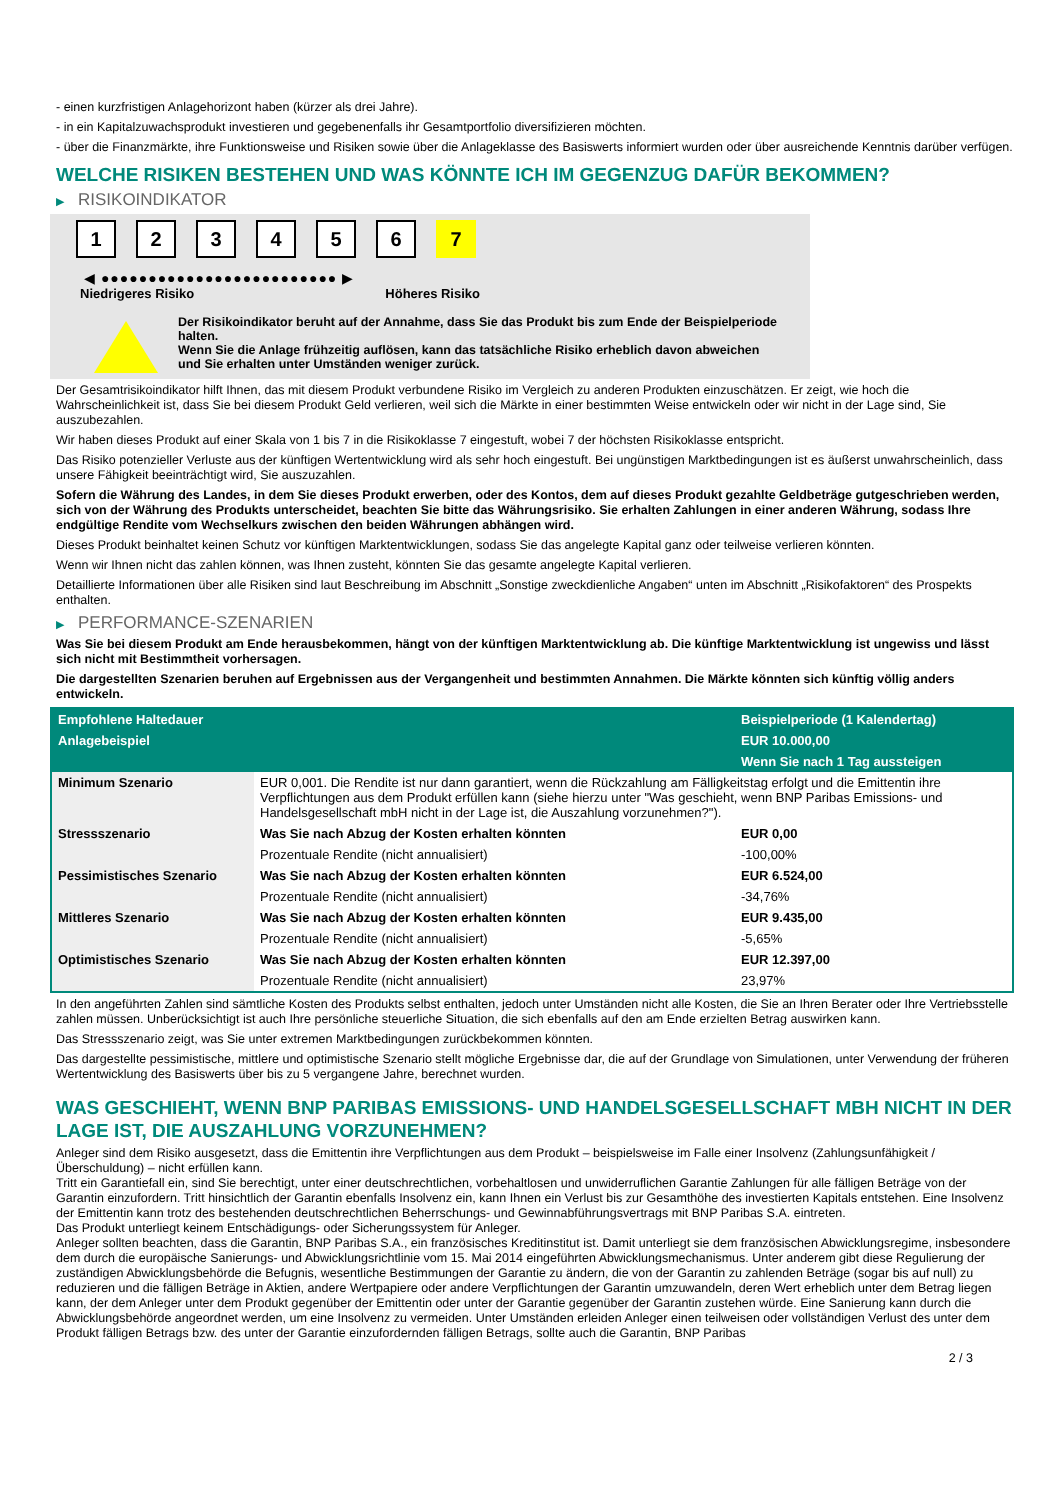- einen kurzfristigen Anlagehorizont haben (kürzer als drei Jahre).
- in ein Kapitalzuwachsprodukt investieren und gegebenenfalls ihr Gesamtportfolio diversifizieren möchten.
- über die Finanzmärkte, ihre Funktionsweise und Risiken sowie über die Anlageklasse des Basiswerts informiert wurden oder über ausreichende Kenntnis darüber verfügen.
WELCHE RISIKEN BESTEHEN UND WAS KÖNNTE ICH IM GEGENZUG DAFÜR BEKOMMEN?
▶ RISIKOINDIKATOR
1 2 3 4 5 6 7
◀ ●●●●●●●●●●●●●●●●●●●●●●●●● ▶
Niedrigeres Risiko Höheres Risiko
Der Risikoindikator beruht auf der Annahme, dass Sie das Produkt bis zum Ende der Beispielperiode halten.
Wenn Sie die Anlage frühzeitig auflösen, kann das tatsächliche Risiko erheblich davon abweichen und Sie erhalten unter Umständen weniger zurück.
Der Gesamtrisikoindikator hilft Ihnen, das mit diesem Produkt verbundene Risiko im Vergleich zu anderen Produkten einzuschätzen. Er zeigt, wie hoch die Wahrscheinlichkeit ist, dass Sie bei diesem Produkt Geld verlieren, weil sich die Märkte in einer bestimmten Weise entwickeln oder wir nicht in der Lage sind, Sie auszubezahlen.
Wir haben dieses Produkt auf einer Skala von 1 bis 7 in die Risikoklasse 7 eingestuft, wobei 7 der höchsten Risikoklasse entspricht.
Das Risiko potenzieller Verluste aus der künftigen Wertentwicklung wird als sehr hoch eingestuft. Bei ungünstigen Marktbedingungen ist es äußerst unwahrscheinlich, dass unsere Fähigkeit beeinträchtigt wird, Sie auszuzahlen.
Sofern die Währung des Landes, in dem Sie dieses Produkt erwerben, oder des Kontos, dem auf dieses Produkt gezahlte Geldbeträge gutgeschrieben werden, sich von der Währung des Produkts unterscheidet, beachten Sie bitte das Währungsrisiko. Sie erhalten Zahlungen in einer anderen Währung, sodass Ihre endgültige Rendite vom Wechselkurs zwischen den beiden Währungen abhängen wird.
Dieses Produkt beinhaltet keinen Schutz vor künftigen Marktentwicklungen, sodass Sie das angelegte Kapital ganz oder teilweise verlieren könnten.
Wenn wir Ihnen nicht das zahlen können, was Ihnen zusteht, könnten Sie das gesamte angelegte Kapital verlieren.
Detaillierte Informationen über alle Risiken sind laut Beschreibung im Abschnitt „Sonstige zweckdienliche Angaben“ unten im Abschnitt „Risikofaktoren“ des Prospekts enthalten.
▶ PERFORMANCE-SZENARIEN
Was Sie bei diesem Produkt am Ende herausbekommen, hängt von der künftigen Marktentwicklung ab. Die künftige Marktentwicklung ist ungewiss und lässt sich nicht mit Bestimmtheit vorhersagen.
Die dargestellten Szenarien beruhen auf Ergebnissen aus der Vergangenheit und bestimmten Annahmen. Die Märkte könnten sich künftig völlig anders entwickeln.
| Empfohlene Haltedauer | | Beispielperiode (1 Kalendertag) |
| --- | --- | --- |
| Anlagebeispiel | | EUR 10.000,00 |
| | | Wenn Sie nach 1 Tag aussteigen |
| Minimum Szenario | EUR 0,001. Die Rendite ist nur dann garantiert, wenn die Rückzahlung am Fälligkeitstag erfolgt und die Emittentin ihre Verpflichtungen aus dem Produkt erfüllen kann (siehe hierzu unter "Was geschieht, wenn BNP Paribas Emissions- und Handelsgesellschaft mbH nicht in der Lage ist, die Auszahlung vorzunehmen?"). | |
| Stressszenario | Was Sie nach Abzug der Kosten erhalten könnten | EUR 0,00 |
| | Prozentuale Rendite (nicht annualisiert) | -100,00% |
| Pessimistisches Szenario | Was Sie nach Abzug der Kosten erhalten könnten | EUR 6.524,00 |
| | Prozentuale Rendite (nicht annualisiert) | -34,76% |
| Mittleres Szenario | Was Sie nach Abzug der Kosten erhalten könnten | EUR 9.435,00 |
| | Prozentuale Rendite (nicht annualisiert) | -5,65% |
| Optimistisches Szenario | Was Sie nach Abzug der Kosten erhalten könnten | EUR 12.397,00 |
| | Prozentuale Rendite (nicht annualisiert) | 23,97% |
In den angeführten Zahlen sind sämtliche Kosten des Produkts selbst enthalten, jedoch unter Umständen nicht alle Kosten, die Sie an Ihren Berater oder Ihre Vertriebsstelle zahlen müssen. Unberücksichtigt ist auch Ihre persönliche steuerliche Situation, die sich ebenfalls auf den am Ende erzielten Betrag auswirken kann.
Das Stressszenario zeigt, was Sie unter extremen Marktbedingungen zurückbekommen könnten.
Das dargestellte pessimistische, mittlere und optimistische Szenario stellt mögliche Ergebnisse dar, die auf der Grundlage von Simulationen, unter Verwendung der früheren Wertentwicklung des Basiswerts über bis zu 5 vergangene Jahre, berechnet wurden.
WAS GESCHIEHT, WENN BNP PARIBAS EMISSIONS- UND HANDELSGESELLSCHAFT MBH NICHT IN DER LAGE IST, DIE AUSZAHLUNG VORZUNEHMEN?
Anleger sind dem Risiko ausgesetzt, dass die Emittentin ihre Verpflichtungen aus dem Produkt – beispielsweise im Falle einer Insolvenz (Zahlungsunfähigkeit / Überschuldung) – nicht erfüllen kann.
Tritt ein Garantiefall ein, sind Sie berechtigt, unter einer deutschrechtlichen, vorbehaltlosen und unwiderruflichen Garantie Zahlungen für alle fälligen Beträge von der Garantin einzufordern. Tritt hinsichtlich der Garantin ebenfalls Insolvenz ein, kann Ihnen ein Verlust bis zur Gesamthöhe des investierten Kapitals entstehen. Eine Insolvenz der Emittentin kann trotz des bestehenden deutschrechtlichen Beherrschungs- und Gewinnabführungsvertrags mit BNP Paribas S.A. eintreten.
Das Produkt unterliegt keinem Entschädigungs- oder Sicherungssystem für Anleger.
Anleger sollten beachten, dass die Garantin, BNP Paribas S.A., ein französisches Kreditinstitut ist. Damit unterliegt sie dem französischen Abwicklungsregime, insbesondere dem durch die europäische Sanierungs- und Abwicklungsrichtlinie vom 15. Mai 2014 eingeführten Abwicklungsmechanismus. Unter anderem gibt diese Regulierung der zuständigen Abwicklungsbehörde die Befugnis, wesentliche Bestimmungen der Garantie zu ändern, die von der Garantin zu zahlenden Beträge (sogar bis auf null) zu reduzieren und die fälligen Beträge in Aktien, andere Wertpapiere oder andere Verpflichtungen der Garantin umzuwandeln, deren Wert erheblich unter dem Betrag liegen kann, der dem Anleger unter dem Produkt gegenüber der Emittentin oder unter der Garantie gegenüber der Garantin zustehen würde. Eine Sanierung kann durch die Abwicklungsbehörde angeordnet werden, um eine Insolvenz zu vermeiden. Unter Umständen erleiden Anleger einen teilweisen oder vollständigen Verlust des unter dem Produkt fälligen Betrags bzw. des unter der Garantie einzufordernden fälligen Betrags, sollte auch die Garantin, BNP Paribas
2 / 3